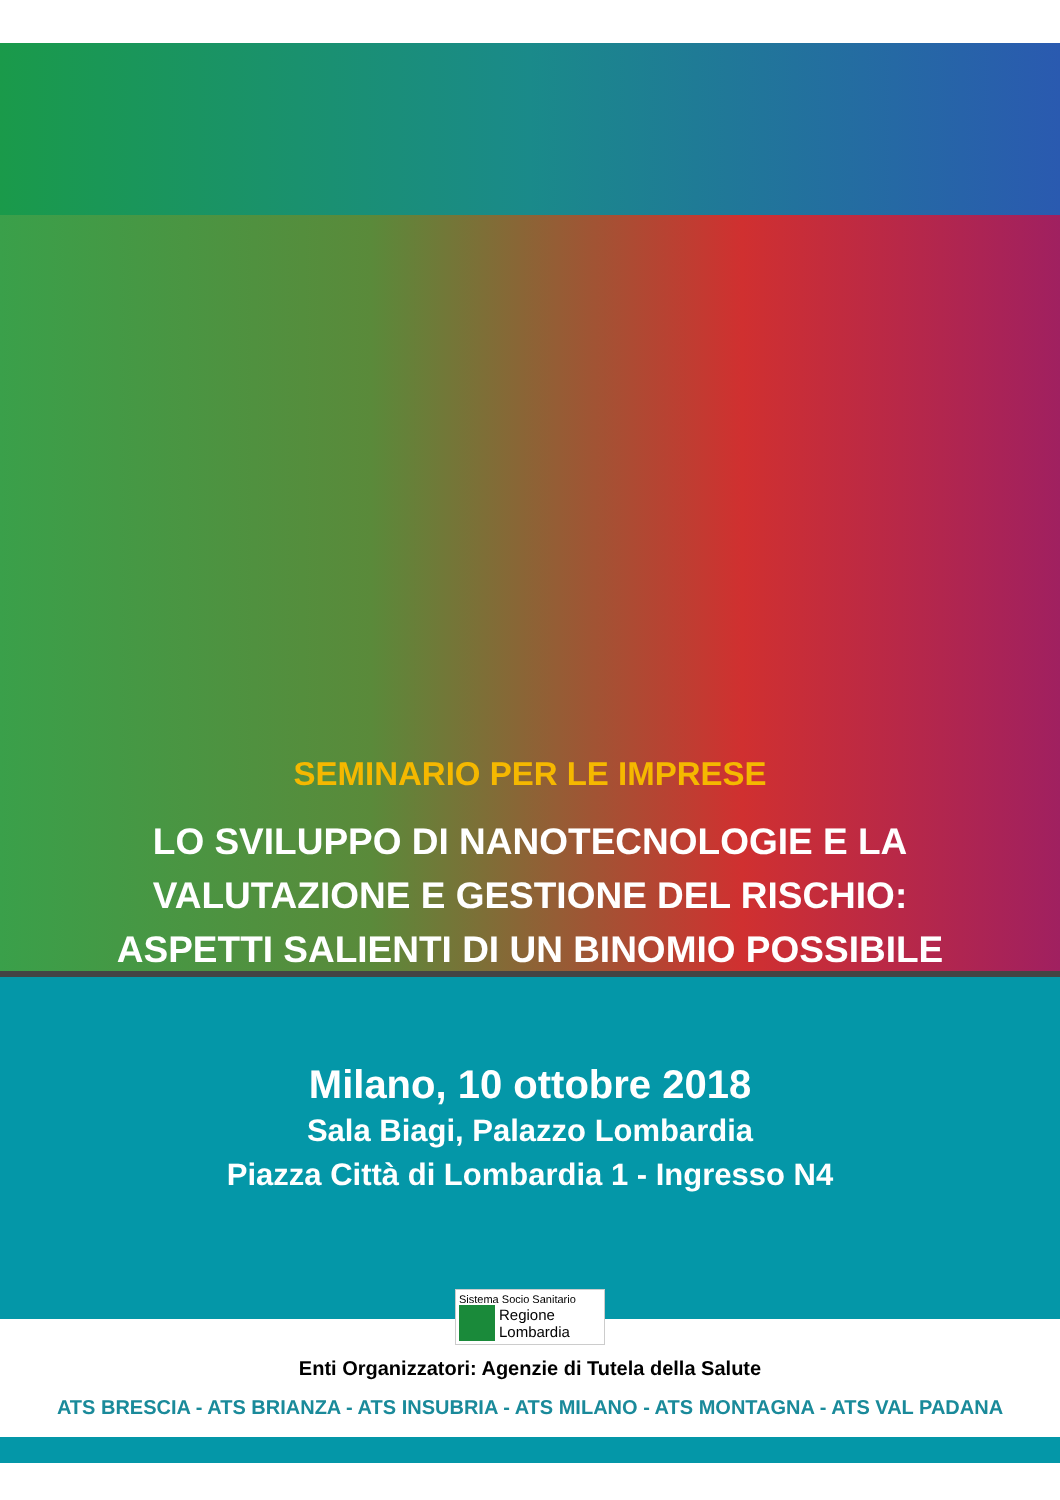SEMINARIO PER LE IMPRESE
LO SVILUPPO DI NANOTECNOLOGIE E LA
VALUTAZIONE E GESTIONE DEL RISCHIO:
ASPETTI SALIENTI DI UN BINOMIO POSSIBILE
Milano, 10 ottobre 2018
Sala Biagi, Palazzo Lombardia
Piazza Città di Lombardia 1 - Ingresso N4
Sistema Socio Sanitario
Regione
Lombardia
Enti Organizzatori: Agenzie di Tutela della Salute
ATS BRESCIA - ATS BRIANZA - ATS INSUBRIA - ATS MILANO - ATS MONTAGNA - ATS VAL PADANA